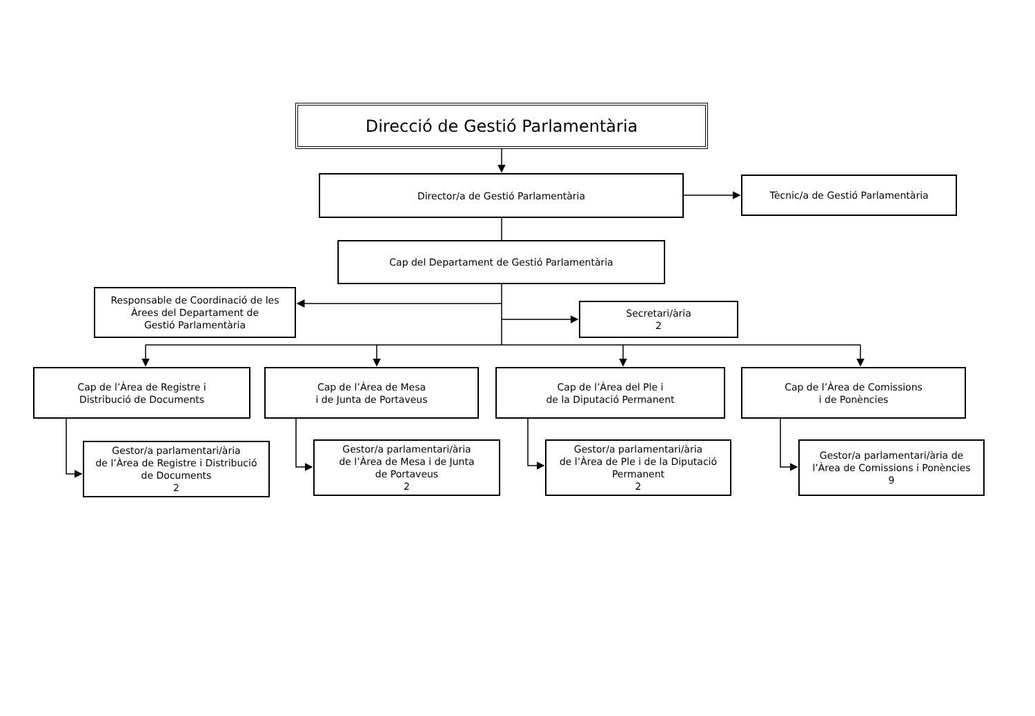Direcció de Gestió Parlamentària
Director/a de Gestió Parlamentària
Tècnic/a de Gestió Parlamentària
Cap del Departament de Gestió Parlamentària
Responsable de Coordinació de les
Àrees del Departament de
Gestió Parlamentària
Secretari/ària
2
Cap de l’Àrea de Registre i
Distribució de Documents
Cap de l’Àrea de Mesa
i de Junta de Portaveus
Cap de l’Àrea del Ple i
de la Diputació Permanent
Cap de l’Àrea de Comissions
i de Ponències
Gestor/a parlamentari/ària
de l’Àrea de Registre i Distribució
de Documents
2
Gestor/a parlamentari/ària
de l’Àrea de Mesa i de Junta
de Portaveus
2
Gestor/a parlamentari/ària
de l’Àrea de Ple i de la Diputació
Permanent
2
Gestor/a parlamentari/ària de
l’Àrea de Comissions i Ponències
9